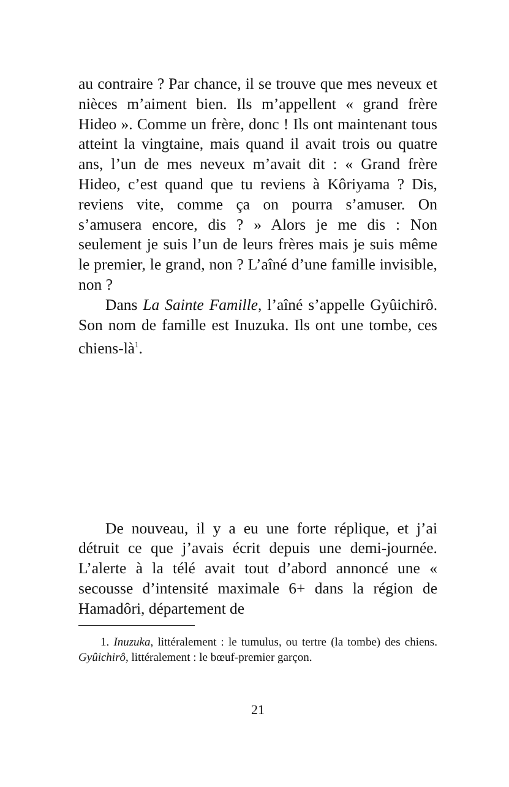au contraire ? Par chance, il se trouve que mes neveux et nièces m’aiment bien. Ils m’appellent « grand frère Hideo ». Comme un frère, donc ! Ils ont maintenant tous atteint la vingtaine, mais quand il avait trois ou quatre ans, l’un de mes neveux m’avait dit : « Grand frère Hideo, c’est quand que tu reviens à Kôriyama ? Dis, reviens vite, comme ça on pourra s’amuser. On s’amusera encore, dis ? » Alors je me dis : Non seulement je suis l’un de leurs frères mais je suis même le premier, le grand, non ? L’aîné d’une famille invisible, non ?
Dans La Sainte Famille, l’aîné s’appelle Gyûichirô. Son nom de famille est Inuzuka. Ils ont une tombe, ces chiens-là<sup>1</sup>.
De nouveau, il y a eu une forte réplique, et j’ai détruit ce que j’avais écrit depuis une demi-journée. L’alerte à la télé avait tout d’abord annoncé une « secousse d’intensité maximale 6+ dans la région de Hamadôri, département de
1. Inuzuka, littéralement : le tumulus, ou tertre (la tombe) des chiens. Gyûichirô, littéralement : le bœuf-premier garçon.
21